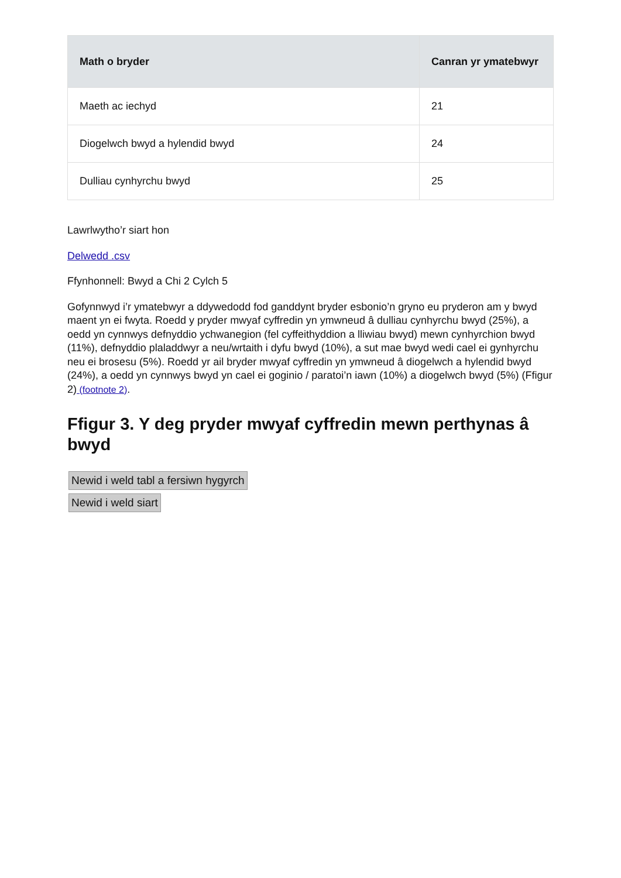| Math o bryder | Canran yr ymatebwyr |
| --- | --- |
| Maeth ac iechyd | 21 |
| Diogelwch bwyd a hylendid bwyd | 24 |
| Dulliau cynhyrchu bwyd | 25 |
Lawrlwytho’r siart hon
Delwedd .csv
Ffynhonnell: Bwyd a Chi 2 Cylch 5
Gofynnwyd i’r ymatebwyr a ddywedodd fod ganddynt bryder esbonio’n gryno eu pryderon am y bwyd maent yn ei fwyta. Roedd y pryder mwyaf cyffredin yn ymwneud â dulliau cynhyrchu bwyd (25%), a oedd yn cynnwys defnyddio ychwanegion (fel cyffeithyddion a lliwiau bwyd) mewn cynhyrchion bwyd (11%), defnyddio plaladdwyr a neu/wrtaith i dyfu bwyd (10%), a sut mae bwyd wedi cael ei gynhyrchu neu ei brosesu (5%). Roedd yr ail bryder mwyaf cyffredin yn ymwneud â diogelwch a hylendid bwyd (24%), a oedd yn cynnwys bwyd yn cael ei goginio / paratoi’n iawn (10%) a diogelwch bwyd (5%) (Ffigur 2) (footnote 2).
Ffigur 3. Y deg pryder mwyaf cyffredin mewn perthynas â bwyd
Newid i weld tabl a fersiwn hygyrch
Newid i weld siart